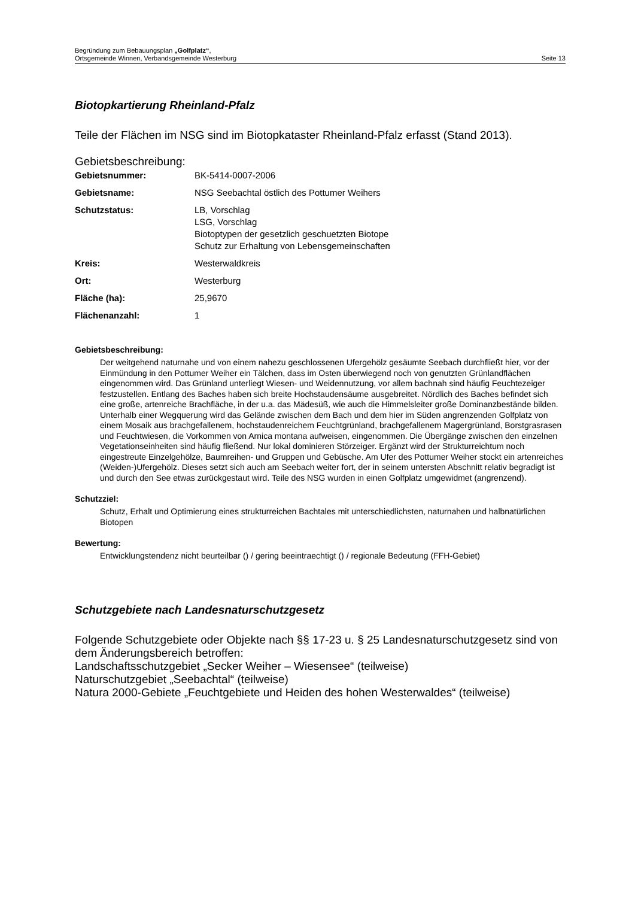Begründung zum Bebauungsplan „Golfplatz“,
Ortsgemeinde Winnen, Verbandsgemeinde Westerburg
Seite 13
Biotopkartierung Rheinland-Pfalz
Teile der Flächen im NSG sind im Biotopkataster Rheinland-Pfalz erfasst (Stand 2013).
Gebietsbeschreibung:
| Gebietsnummer: | BK-5414-0007-2006 |
| Gebietsname: | NSG Seebachtal östlich des Pottumer Weihers |
| Schutzstatus: | LB, Vorschlag LSG, Vorschlag Biotoptypen der gesetzlich geschuetzten Biotope Schutz zur Erhaltung von Lebensgemeinschaften |
| Kreis: | Westerwaldkreis |
| Ort: | Westerburg |
| Fläche (ha): | 25,9670 |
| Flächenanzahl: | 1 |
Gebietsbeschreibung:
Der weitgehend naturnahe und von einem nahezu geschlossenen Ufergehölz gesäumte Seebach durchfließt hier, vor der Einmündung in den Pottumer Weiher ein Tälchen, dass im Osten überwiegend noch von genutzten Grünlandflächen eingenommen wird. Das Grünland unterliegt Wiesen- und Weidennutzung, vor allem bachnah sind häufig Feuchtezeiger festzustellen. Entlang des Baches haben sich breite Hochstaudensäume ausgebreitet. Nördlich des Baches befindet sich eine große, artenreiche Brachfläche, in der u.a. das Mädesüß, wie auch die Himmelsleiter große Dominanzbestände bilden. Unterhalb einer Wegquerung wird das Gelände zwischen dem Bach und dem hier im Süden angrenzenden Golfplatz von einem Mosaik aus brachgefallenem, hochstaudenreichem Feuchtgrünland, brachgefallenem Magergrünland, Borstgrasrasen und Feuchtwiesen, die Vorkommen von Arnica montana aufweisen, eingenommen. Die Übergänge zwischen den einzelnen Vegetationseinheiten sind häufig fließend. Nur lokal dominieren Störzeiger. Ergänzt wird der Strukturreichtum noch eingestreute Einzelgehölze, Baumreihen- und Gruppen und Gebüsche. Am Ufer des Pottumer Weiher stockt ein artenreiches (Weiden-)Ufergehölz. Dieses setzt sich auch am Seebach weiter fort, der in seinem untersten Abschnitt relativ begradigt ist und durch den See etwas zurückgestaut wird. Teile des NSG wurden in einen Golfplatz umgewidmet (angrenzend).
Schutzziel:
Schutz, Erhalt und Optimierung eines strukturreichen Bachtales mit unterschiedlichsten, naturnahen und halbnatürlichen Biotopen
Bewertung:
Entwicklungstendenz nicht beurteilbar () / gering beeintraechtigt () / regionale Bedeutung (FFH-Gebiet)
Schutzgebiete nach Landesnaturschutzgesetz
Folgende Schutzgebiete oder Objekte nach §§ 17-23 u. § 25 Landesnaturschutzgesetz sind von dem Änderungsbereich betroffen:
Landschaftsschutzgebiet „Secker Weiher – Wiesensee“ (teilweise)
Naturschutzgebiet „Seebachtal“ (teilweise)
Natura 2000-Gebiete „Feuchtgebiete und Heiden des hohen Westerwaldes“ (teilweise)